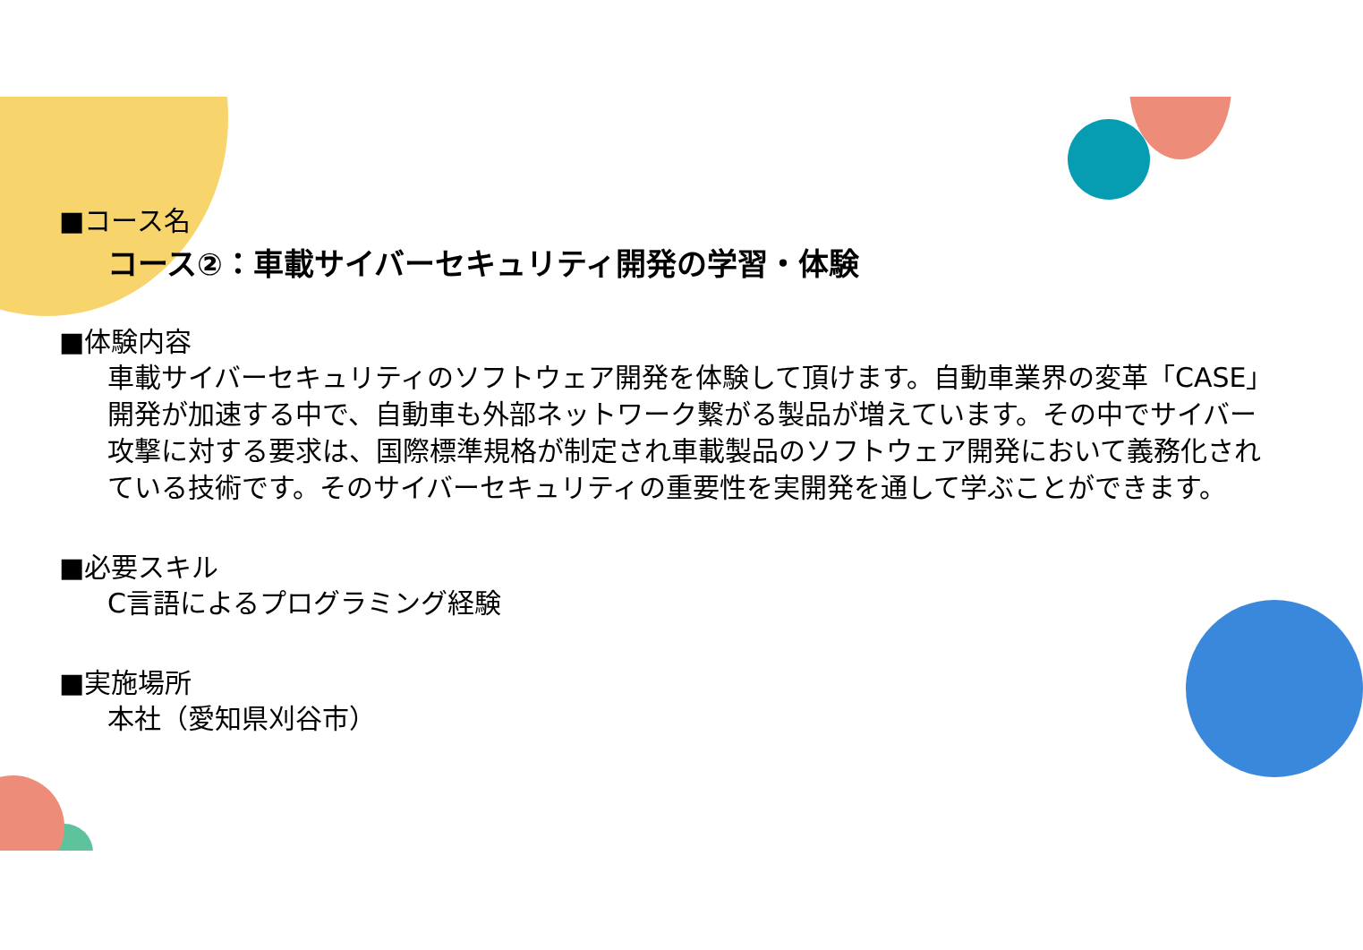■コース名
コース②：車載サイバーセキュリティ開発の学習・体験
■体験内容
車載サイバーセキュリティのソフトウェア開発を体験して頂けます。自動車業界の変革「CASE」開発が加速する中で、自動車も外部ネットワーク繋がる製品が増えています。その中でサイバー攻撃に対する要求は、国際標準規格が制定され車載製品のソフトウェア開発において義務化されている技術です。そのサイバーセキュリティの重要性を実開発を通して学ぶことができます。
■必要スキル
C言語によるプログラミング経験
■実施場所
本社（愛知県刈谷市）